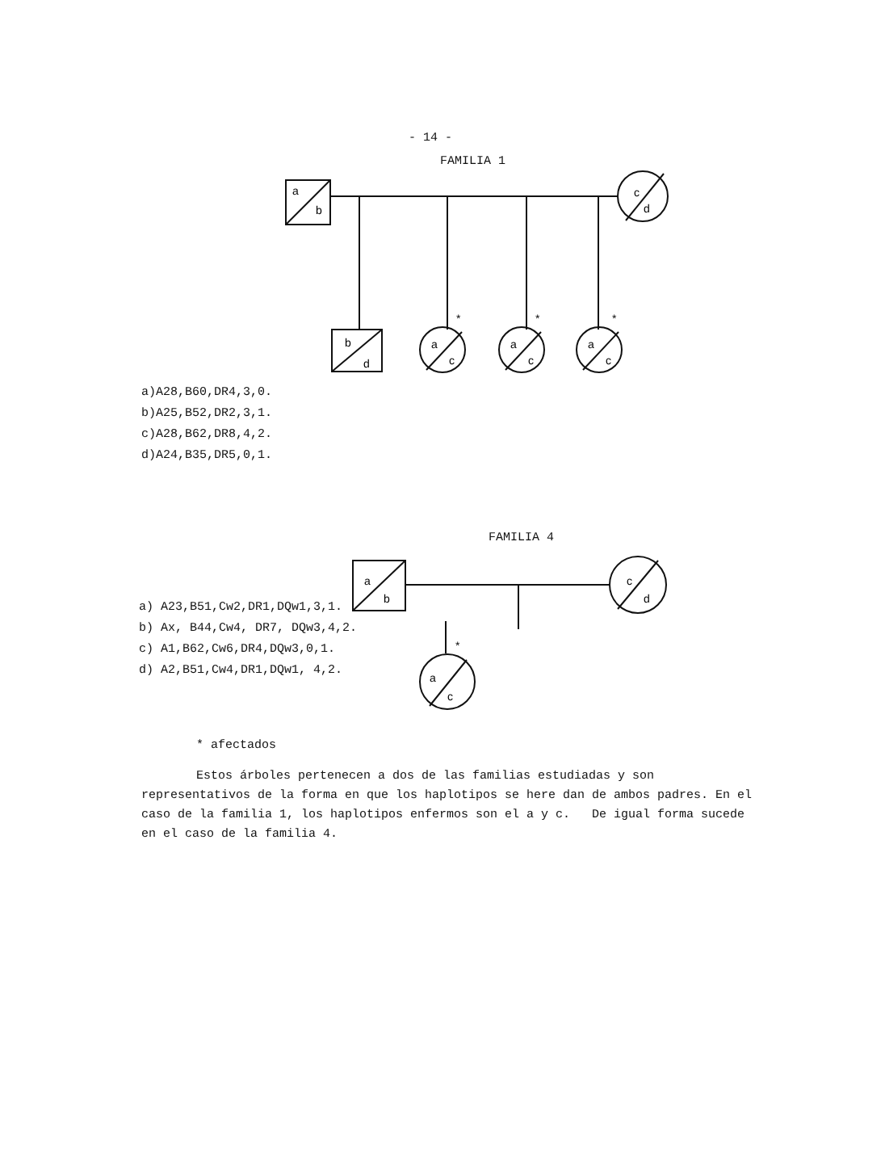- 14 -
FAMILIA 1
a
b
c
d
b
d
a
c
a
c
a
c
*
*
*
a)A28,B60,DR4,3,0.
b)A25,B52,DR2,3,1.
c)A28,B62,DR8,4,2.
d)A24,B35,DR5,0,1.
FAMILIA 4
a
b
c
d
a) A23,B51,Cw2,DR1,DQw1,3,1.
b) Ax, B44,Cw4, DR7, DQw3,4,2.
c) A1,B62,Cw6,DR4,DQw3,0,1.
d) A2,B51,Cw4,DR1,DQw1, 4,2.
*
a
c
* afectados
Estos árboles pertenecen a dos de las familias estudiadas y son representativos de la forma en que los haplotipos se here dan de ambos padres. En el caso de la familia 1, los haplotipos enfermos son el a y c. De igual forma sucede en el caso de la familia 4.